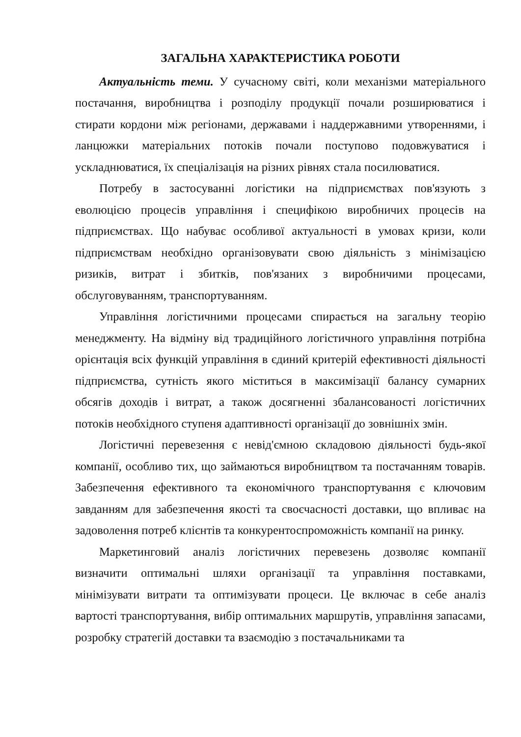ЗАГАЛЬНА ХАРАКТЕРИСТИКА РОБОТИ
Актуальність теми. У сучасному світі, коли механізми матеріального постачання, виробництва і розподілу продукції почали розширюватися і стирати кордони між регіонами, державами і наддержавними утвореннями, і ланцюжки матеріальних потоків почали поступово подовжуватися і ускладнюватися, їх спеціалізація на різних рівнях стала посилюватися.
Потребу в застосуванні логістики на підприємствах пов'язують з еволюцією процесів управління і специфікою виробничих процесів на підприємствах. Що набуває особливої актуальності в умовах кризи, коли підприємствам необхідно організовувати свою діяльність з мінімізацією ризиків, витрат і збитків, пов'язаних з виробничими процесами, обслуговуванням, транспортуванням.
Управління логістичними процесами спирається на загальну теорію менеджменту. На відміну від традиційного логістичного управління потрібна орієнтація всіх функцій управління в єдиний критерій ефективності діяльності підприємства, сутність якого міститься в максимізації балансу сумарних обсягів доходів і витрат, а також досягненні збалансованості логістичних потоків необхідного ступеня адаптивності організації до зовнішніх змін.
Логістичні перевезення є невід'ємною складовою діяльності будь-якої компанії, особливо тих, що займаються виробництвом та постачанням товарів. Забезпечення ефективного та економічного транспортування є ключовим завданням для забезпечення якості та своєчасності доставки, що впливає на задоволення потреб клієнтів та конкурентоспроможність компанії на ринку.
Маркетинговий аналіз логістичних перевезень дозволяє компанії визначити оптимальні шляхи організації та управління поставками, мінімізувати витрати та оптимізувати процеси. Це включає в себе аналіз вартості транспортування, вибір оптимальних маршрутів, управління запасами, розробку стратегій доставки та взаємодію з постачальниками та